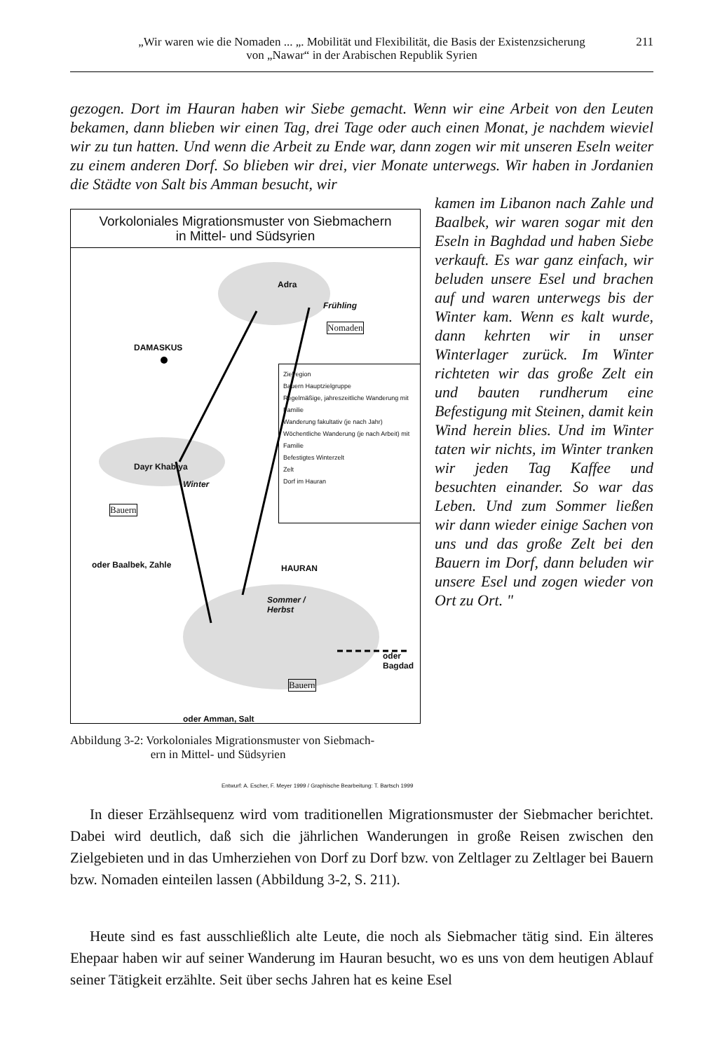„Wir waren wie die Nomaden ... „. Mobilität und Flexibilität, die Basis der Existenzsicherung
von „Nawar“ in der Arabischen Republik Syrien
211
gezogen. Dort im Hauran haben wir Siebe gemacht. Wenn wir eine Arbeit von den Leuten bekamen, dann blieben wir einen Tag, drei Tage oder auch einen Monat, je nachdem wieviel wir zu tun hatten. Und wenn die Arbeit zu Ende war, dann zogen wir mit unseren Eseln weiter zu einem anderen Dorf. So blieben wir drei, vier Monate unterwegs. Wir haben in Jordanien die Städte von Salt bis Amman besucht, wir
Vorkoloniales Migrationsmuster von Siebmachern
in Mittel- und Südsyrien
Adra
Frühling
Nomaden
DAMASKUS
Dayr Khabiya
Winter
Bauern
HAURAN
Sommer /
Herbst
oder Baalbek, Zahle
oder
Bagdad
Bauern
oder Amman, Salt
Zielregion
Bauern Hauptzielgruppe
Regelmäßige, jahreszeitliche Wanderung mit Familie
Wanderung fakultativ (je nach Jahr)
Wöchentliche Wanderung (je nach Arbeit) mit Familie
Befestigtes Winterzelt
Zelt
Dorf im Hauran
Entwurf: A. Escher, F. Meyer 1999 / Graphische Bearbeitung: T. Bartsch 1999
Abbildung 3-2: Vorkoloniales Migrationsmuster von Siebmach-
ern in Mittel- und Südsyrien
kamen im Libanon nach Zahle und Baalbek, wir waren sogar mit den Eseln in Baghdad und haben Siebe verkauft. Es war ganz einfach, wir beluden unsere Esel und brachen auf und waren unterwegs bis der Winter kam. Wenn es kalt wurde, dann kehrten wir in unser Winterlager zurück. Im Winter richteten wir das große Zelt ein und bauten rundherum eine Befestigung mit Steinen, damit kein Wind herein blies. Und im Winter taten wir nichts, im Winter tranken wir jeden Tag Kaffee und besuchten einander. So war das Leben. Und zum Sommer ließen wir dann wieder einige Sachen von uns und das große Zelt bei den Bauern im Dorf, dann beluden wir unsere Esel und zogen wieder von Ort zu Ort. "
In dieser Erzählsequenz wird vom traditionellen Migrationsmuster der Siebmacher berichtet. Dabei wird deutlich, daß sich die jährlichen Wanderungen in große Reisen zwischen den Zielgebieten und in das Umherziehen von Dorf zu Dorf bzw. von Zeltlager zu Zeltlager bei Bauern bzw. Nomaden einteilen lassen (Abbildung 3-2, S. 211).
Heute sind es fast ausschließlich alte Leute, die noch als Siebmacher tätig sind. Ein älteres Ehepaar haben wir auf seiner Wanderung im Hauran besucht, wo es uns von dem heutigen Ablauf seiner Tätigkeit erzählte. Seit über sechs Jahren hat es keine Esel